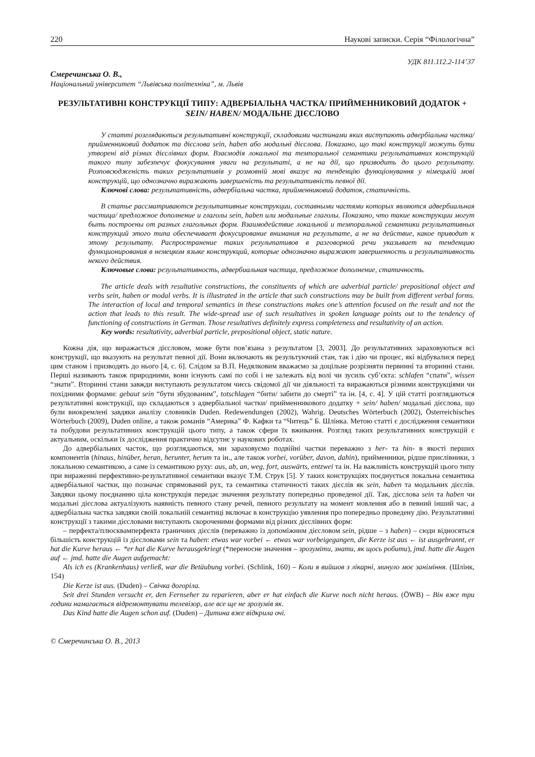220 Наукові записки. Серія “Філологічна”
УДК 811.112.2-114’37
Смеречинська О. В.,
Національний університет “Львівська політехніка”, м. Львів
РЕЗУЛЬТАТИВНІ КОНСТРУКЦІЇ ТИПУ: АДВЕРБІАЛЬНА ЧАСТКА/ ПРИЙМЕННИКОВИЙ ДОДАТОК + SEIN/ HABEN/ МОДАЛЬНЕ ДІЄСЛОВО
У статті розглядаються результативні конструкції, складовими частинами яких виступають адвербіальна частка/ прийменниковий додаток та дієслова sein, haben або модальні дієслова. Показано, що такі конструкції можуть бути утворені від різних дієслівних форм. Взаємодія локальної та темпоральної семантики результативних конструкцій такого типу забезпечує фокусування уваги на результаті, а не на дії, що призводить до цього результату. Розповсюдженість таких результативів у розмовній мові вказує на тенденцію функціонування у німецькій мові конструкцій, що однозначно виражають завершеність та результативність певної дії.
Ключові слова: результативність, адвербіальна частка, прийменниковий додаток, статичність.
В статье рассматриваются результативные конструкции, составными частями которых являются адвербиальная частица/ предложное дополнение и глаголы sein, haben или модальные глаголы. Показано, что такие конструкции могут быть построены от разных глагольных форм. Взаимодействие локальной и темпоральной семантики результативных конструкций этого типа обеспечивает фокусирование внимания на результате, а не на действие, какое приводит к этому результату. Распространение таких результативов в разговорной речи указывает на тенденцию функционирования в немецком языке конструкций, которые однозначно выражают завершенность и результативность некого действия.
Ключовые слова: результативность, адвербиальная частица, предложное дополнение, статичность.
The article deals with resultative constructions, the constituents of which are adverbial particle/ prepositional object and verbs sein, haben or modal verbs. It is illustrated in the article that such constructions may be built from different verbal forms. The interaction of local and temporal semantics in these constructions makes one’s attention focused on the result and not the action that leads to this result. The wide-spread use of such resultatives in spoken language points out to the tendency of functioning of constructions in German. Those resultatives definitely express completeness and resultativity of an action.
Key words: resultativity, adverbial particle, prepositional object, static nature.
Кожна дія, що виражається дієсловом, може бути пов’язана з результатом [3, 2003]. До результативних зараховуються всі конструкції, що вказують на результат певної дії. Вони включають як результуючий стан, так і дію чи процес, які відбувалися перед цим станом і призводять до нього [4, с. 6]. Слідом за В.П. Недялковим вважаємо за доцільне розрізняти первинні та вторинні стани. Перші називають також природними, вони існують самі по собі і не залежать від волі чи зусиль суб’єкта: schlafen “спати”, wissen “знати”. Вторинні стани завжди виступають результатом чиєсь свідомої дії чи діяльності та виражаються різними конструкціями чи похідними формами: gebaut sein “бути збудованим”, totschlagen “бити/ забити до смерті” та ін. [4, с. 4]. У цій статті розглядаються результативні конструкції, що складаються з адвербіальної частки/ прийменникового додатку + sein/ haben/ модальні дієслова, що були виокремлені завдяки аналізу словників Duden. Redewendungen (2002), Wahrig. Deutsches Wörterbuch (2002), Österreichisches Wörterbuch (2009), Duden online, а також романів “Америка” Ф. Кафки та “Читець” Б. Шлінка. Метою статті є дослідження семантики та побудови результативних конструкцій цього типу, а також сфери їх вживання. Розгляд таких результативних конструкцій є актуальним, оскільки їх дослідження практично відсутнє у наукових роботах.
До адвербіальних часток, що розглядаються, ми зараховуємо подвійні частки переважно з her- та hin- в якості перших компонентів (hinaus, hinüber, heran, herunter, herum та ін., але також vorbei, vorüber, davon, dahin), прийменники, рідше прислівники, з локальною семантикою, а саме із семантикою руху: aus, ab, an, weg, fort, auswärts, entzwei та ін. На важливість конструкцій цього типу при вираженні перфективно-результативної семантики вказує Т.М. Струк [5]. У таких конструкціях поєднується локальна семантика адвербіальної частки, що позначає спрямований рух, та семантика статичності таких дієслів як sein, haben та модальних дієслів. Завдяки цьому поєднанню ціла конструкція передає значення результату попередньо проведеної дії. Так, дієслова sein та haben чи модальні дієслова актуалізують наявність певного стану речей, певного результату на момент мовлення або в певний інший час, а адвербіальна частка завдяки своїй локальній семантиці включає в конструкцію уявлення про попередньо проведену дію. Результативні конструкції з такими дієсловами виступають скороченими формами від різних дієслівних форм:
– перфекта/плюсквамперфекта граничних дієслів (переважно із допоміжним дієсловом sein, рідше – з haben) – сюди відносяться більшість конструкцій із дієсловами sein та haben: etwas war vorbei ← etwas war vorbeigegangen, die Kerze ist aus ← ist ausgebrannt, er hat die Kurve heraus ← *er hat die Kurve herausgekriegt (*переносне значення – зрозуміти, знати, як щось робити), jmd. hatte die Augen auf ← jmd. hatte die Augen aufgemacht:
Als ich es (Krankenhaus) verließ, war die Betäubung vorbei. (Schlink, 160) – Коли я вийшов з лікарні, минуло моє заніміння. (Шлінк, 154)
Die Kerze ist aus. (Duden) – Свічка догоріла.
Seit drei Stunden versucht er, den Fernseher zu reparieren, aber er hat einfach die Kurve noch nicht heraus. (ÖWB) – Він вже три години намагається відремонтувати телевізор, але все ще не зрозумів як.
Das Kind hatte die Augen schon auf. (Duden) – Дитина вже відкрила очі.
© Смеречинська О. В., 2013